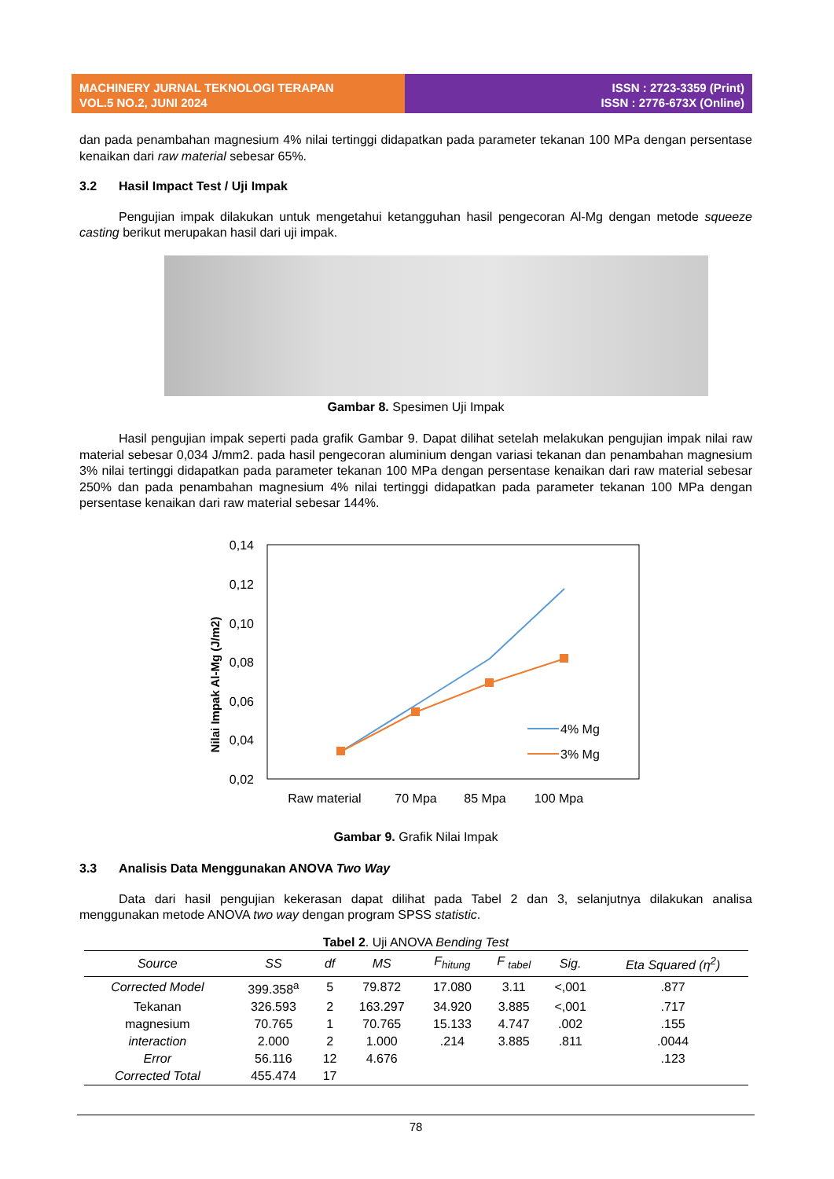MACHINERY JURNAL TEKNOLOGI TERAPAN
VOL.5 NO.2, JUNI 2024
ISSN : 2723-3359 (Print)
ISSN : 2776-673X (Online)
dan pada penambahan magnesium 4% nilai tertinggi didapatkan pada parameter tekanan 100 MPa dengan persentase kenaikan dari raw material sebesar 65%.
3.2 Hasil Impact Test / Uji Impak
Pengujian impak dilakukan untuk mengetahui ketangguhan hasil pengecoran Al-Mg dengan metode squeeze casting berikut merupakan hasil dari uji impak.
Gambar 8. Spesimen Uji Impak
Hasil pengujian impak seperti pada grafik Gambar 9. Dapat dilihat setelah melakukan pengujian impak nilai raw material sebesar 0,034 J/mm2. pada hasil pengecoran aluminium dengan variasi tekanan dan penambahan magnesium 3% nilai tertinggi didapatkan pada parameter tekanan 100 MPa dengan persentase kenaikan dari raw material sebesar 250% dan pada penambahan magnesium 4% nilai tertinggi didapatkan pada parameter tekanan 100 MPa dengan persentase kenaikan dari raw material sebesar 144%.
0,14
0,12
0,10
0,08
0,06
0,04
0,02
Nilai Impak Al-Mg (J/m2)
4% Mg
3% Mg
Raw material
70 Mpa
85 Mpa
100 Mpa
Gambar 9. Grafik Nilai Impak
3.3 Analisis Data Menggunakan ANOVA Two Way
Data dari hasil pengujian kekerasan dapat dilihat pada Tabel 2 dan 3, selanjutnya dilakukan analisa menggunakan metode ANOVA two way dengan program SPSS statistic.
Tabel 2. Uji ANOVA Bending Test
| Source | SS | df | MS | F<sub>hitung</sub> | F <sub>tabel</sub> | Sig. | Eta Squared (η<sup>2</sup>) |
| --- | --- | --- | --- | --- | --- | --- | --- |
| Corrected Model | 399.358<sup>a</sup> | 5 | 79.872 | 17.080 | 3.11 | <,001 | .877 |
| Tekanan | 326.593 | 2 | 163.297 | 34.920 | 3.885 | <,001 | .717 |
| magnesium | 70.765 | 1 | 70.765 | 15.133 | 4.747 | .002 | .155 |
| interaction | 2.000 | 2 | 1.000 | .214 | 3.885 | .811 | .0044 |
| Error | 56.116 | 12 | 4.676 | | | | .123 |
| Corrected Total | 455.474 | 17 | | | | | |
78